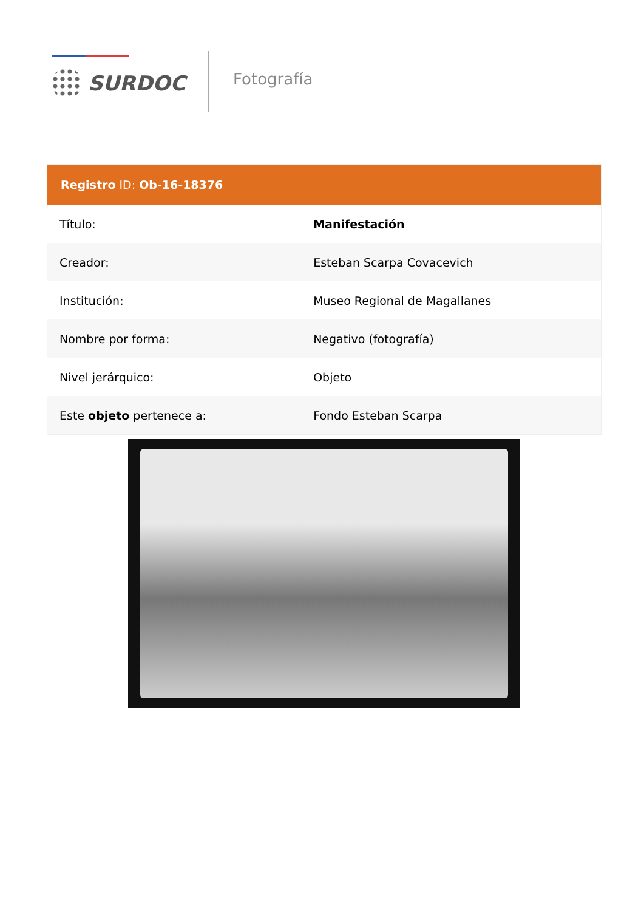SURDOC Fotografía
| Registro ID: Ob-16-18376 | |
| --- | --- |
| Título: | Manifestación |
| Creador: | Esteban Scarpa Covacevich |
| Institución: | Museo Regional de Magallanes |
| Nombre por forma: | Negativo (fotografía) |
| Nivel jerárquico: | Objeto |
| Este objeto pertenece a: | Fondo Esteban Scarpa |